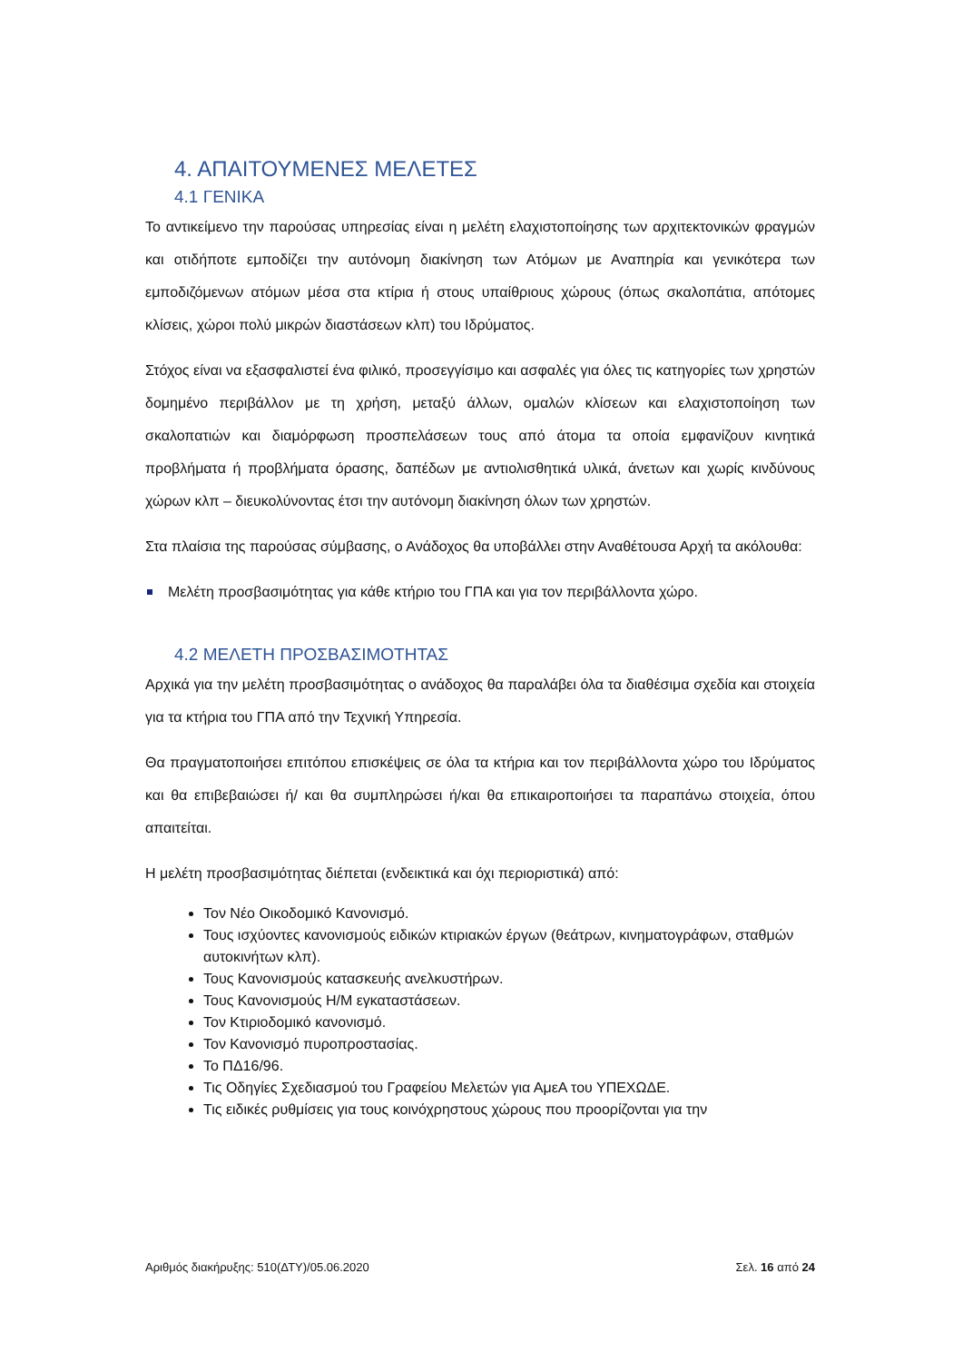4. ΑΠΑΙΤΟΥΜΕΝΕΣ ΜΕΛΕΤΕΣ
4.1 ΓΕΝΙΚΑ
Το αντικείμενο την παρούσας υπηρεσίας είναι η μελέτη ελαχιστοποίησης των αρχιτεκτονικών φραγμών και οτιδήποτε εμποδίζει την αυτόνομη διακίνηση των Ατόμων με Αναπηρία και γενικότερα των εμποδιζόμενων ατόμων μέσα στα κτίρια ή στους υπαίθριους χώρους (όπως σκαλοπάτια, απότομες κλίσεις, χώροι πολύ μικρών διαστάσεων κλπ) του Ιδρύματος.
Στόχος είναι να εξασφαλιστεί ένα φιλικό, προσεγγίσιμο και ασφαλές για όλες τις κατηγορίες των χρηστών δομημένο περιβάλλον με τη χρήση, μεταξύ άλλων, ομαλών κλίσεων και ελαχιστοποίηση των σκαλοπατιών και διαμόρφωση προσπελάσεων τους από άτομα τα οποία εμφανίζουν κινητικά προβλήματα ή προβλήματα όρασης, δαπέδων με αντιολισθητικά υλικά, άνετων και χωρίς κινδύνους χώρων κλπ – διευκολύνοντας έτσι την αυτόνομη διακίνηση όλων των χρηστών.
Στα πλαίσια της παρούσας σύμβασης, ο Ανάδοχος θα υποβάλλει στην Αναθέτουσα Αρχή τα ακόλουθα:
Μελέτη προσβασιμότητας για κάθε κτήριο του ΓΠΑ και για τον περιβάλλοντα χώρο.
4.2 ΜΕΛΕΤΗ ΠΡΟΣΒΑΣΙΜΟΤΗΤΑΣ
Αρχικά για την μελέτη προσβασιμότητας ο ανάδοχος θα παραλάβει όλα τα διαθέσιμα σχεδία και στοιχεία για τα κτήρια του ΓΠΑ από την Τεχνική Υπηρεσία.
Θα πραγματοποιήσει επιτόπου επισκέψεις σε όλα τα κτήρια και τον περιβάλλοντα χώρο του Ιδρύματος και θα επιβεβαιώσει ή/ και θα συμπληρώσει ή/και θα επικαιροποιήσει τα παραπάνω στοιχεία, όπου απαιτείται.
Η μελέτη προσβασιμότητας διέπεται (ενδεικτικά και όχι περιοριστικά) από:
Τον Νέο Οικοδομικό Κανονισμό.
Τους ισχύοντες κανονισμούς ειδικών κτιριακών έργων (θεάτρων, κινηματογράφων, σταθμών αυτοκινήτων κλπ).
Τους Κανονισμούς κατασκευής ανελκυστήρων.
Τους Κανονισμούς Η/Μ εγκαταστάσεων.
Τον Κτιριοδομικό κανονισμό.
Τον Κανονισμό πυροπροστασίας.
Το ΠΔ16/96.
Τις Οδηγίες Σχεδιασμού του Γραφείου Μελετών για ΑμεΑ του ΥΠΕΧΩΔΕ.
Τις ειδικές ρυθμίσεις για τους κοινόχρηστους χώρους που προορίζονται για την
Αριθμός διακήρυξης: 510(ΔΤΥ)/05.06.2020 Σελ. 16 από 24